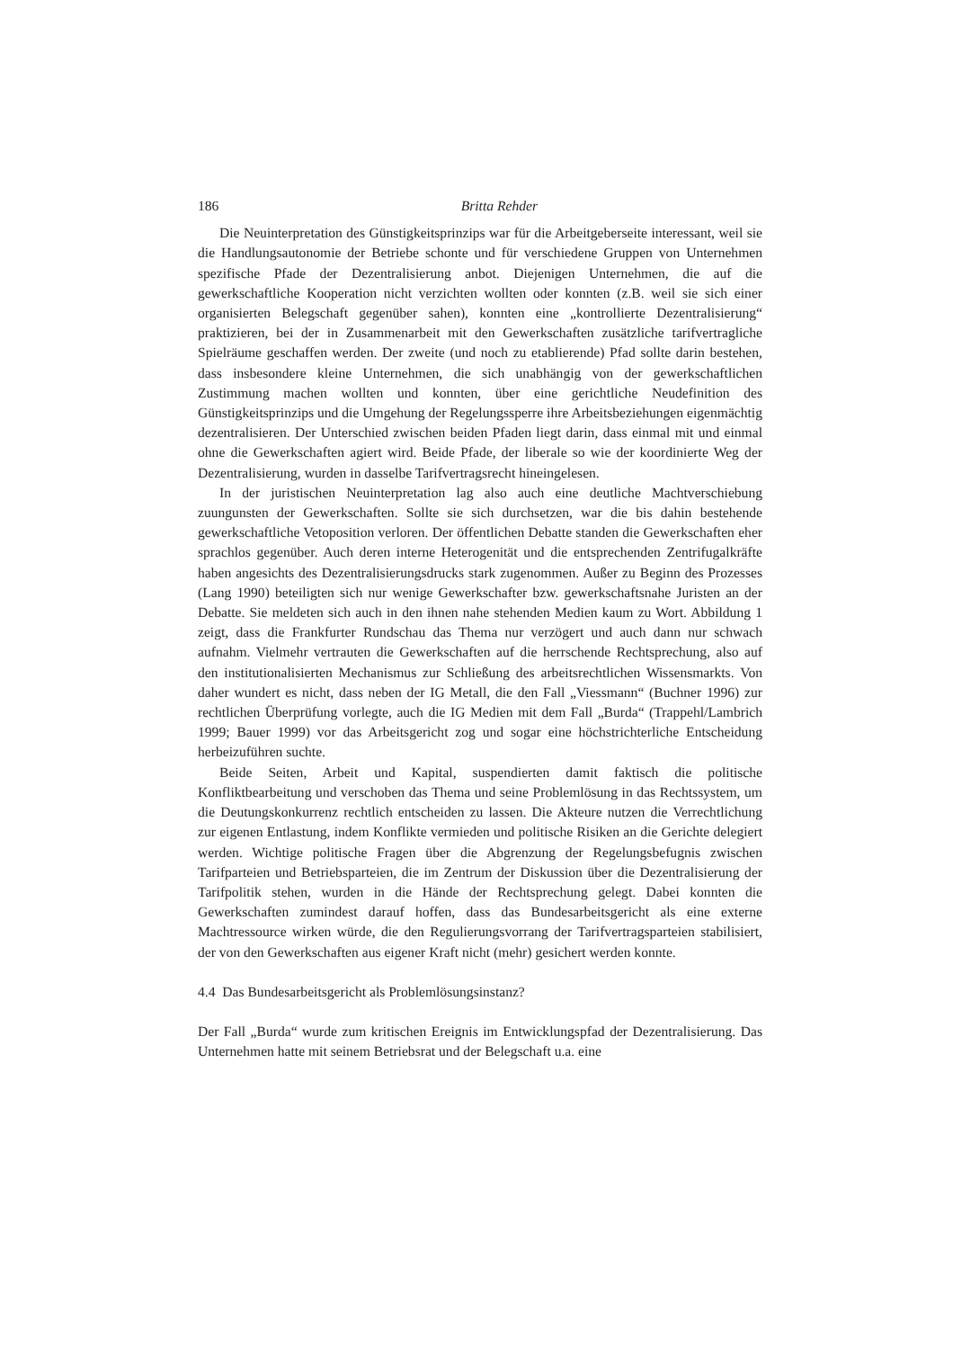186 Britta Rehder
Die Neuinterpretation des Günstigkeitsprinzips war für die Arbeitgeberseite interessant, weil sie die Handlungsautonomie der Betriebe schonte und für verschiedene Gruppen von Unternehmen spezifische Pfade der Dezentralisierung anbot. Diejenigen Unternehmen, die auf die gewerkschaftliche Kooperation nicht verzichten wollten oder konnten (z.B. weil sie sich einer organisierten Belegschaft gegenüber sahen), konnten eine „kontrollierte Dezentralisierung“ praktizieren, bei der in Zusammenarbeit mit den Gewerkschaften zusätzliche tarifvertragliche Spielräume geschaffen werden. Der zweite (und noch zu etablierende) Pfad sollte darin bestehen, dass insbesondere kleine Unternehmen, die sich unabhängig von der gewerkschaftlichen Zustimmung machen wollten und konnten, über eine gerichtliche Neudefinition des Günstigkeitsprinzips und die Umgehung der Regelungssperre ihre Arbeitsbeziehungen eigenmächtig dezentralisieren. Der Unterschied zwischen beiden Pfaden liegt darin, dass einmal mit und einmal ohne die Gewerkschaften agiert wird. Beide Pfade, der liberale so wie der koordinierte Weg der Dezentralisierung, wurden in dasselbe Tarifvertragsrecht hineingelesen.
In der juristischen Neuinterpretation lag also auch eine deutliche Machtverschiebung zuungunsten der Gewerkschaften. Sollte sie sich durchsetzen, war die bis dahin bestehende gewerkschaftliche Vetoposition verloren. Der öffentlichen Debatte standen die Gewerkschaften eher sprachlos gegenüber. Auch deren interne Heterogenität und die entsprechenden Zentrifugalkräfte haben angesichts des Dezentralisierungsdrucks stark zugenommen. Außer zu Beginn des Prozesses (Lang 1990) beteiligten sich nur wenige Gewerkschafter bzw. gewerkschaftsnahe Juristen an der Debatte. Sie meldeten sich auch in den ihnen nahe stehenden Medien kaum zu Wort. Abbildung 1 zeigt, dass die Frankfurter Rundschau das Thema nur verzögert und auch dann nur schwach aufnahm. Vielmehr vertrauten die Gewerkschaften auf die herrschende Rechtsprechung, also auf den institutionalisierten Mechanismus zur Schließung des arbeitsrechtlichen Wissensmarkts. Von daher wundert es nicht, dass neben der IG Metall, die den Fall „Viessmann“ (Buchner 1996) zur rechtlichen Überprüfung vorlegte, auch die IG Medien mit dem Fall „Burda“ (Trappehl/Lambrich 1999; Bauer 1999) vor das Arbeitsgericht zog und sogar eine höchstrichterliche Entscheidung herbeizuführen suchte.
Beide Seiten, Arbeit und Kapital, suspendierten damit faktisch die politische Konfliktbearbeitung und verschoben das Thema und seine Problemlösung in das Rechtssystem, um die Deutungskonkurrenz rechtlich entscheiden zu lassen. Die Akteure nutzen die Verrechtlichung zur eigenen Entlastung, indem Konflikte vermieden und politische Risiken an die Gerichte delegiert werden. Wichtige politische Fragen über die Abgrenzung der Regelungsbefugnis zwischen Tarifparteien und Betriebsparteien, die im Zentrum der Diskussion über die Dezentralisierung der Tarifpolitik stehen, wurden in die Hände der Rechtsprechung gelegt. Dabei konnten die Gewerkschaften zumindest darauf hoffen, dass das Bundesarbeitsgericht als eine externe Machtressource wirken würde, die den Regulierungsvorrang der Tarifvertragsparteien stabilisiert, der von den Gewerkschaften aus eigener Kraft nicht (mehr) gesichert werden konnte.
4.4 Das Bundesarbeitsgericht als Problemlösungsinstanz?
Der Fall „Burda“ wurde zum kritischen Ereignis im Entwicklungspfad der Dezentralisierung. Das Unternehmen hatte mit seinem Betriebsrat und der Belegschaft u.a. eine